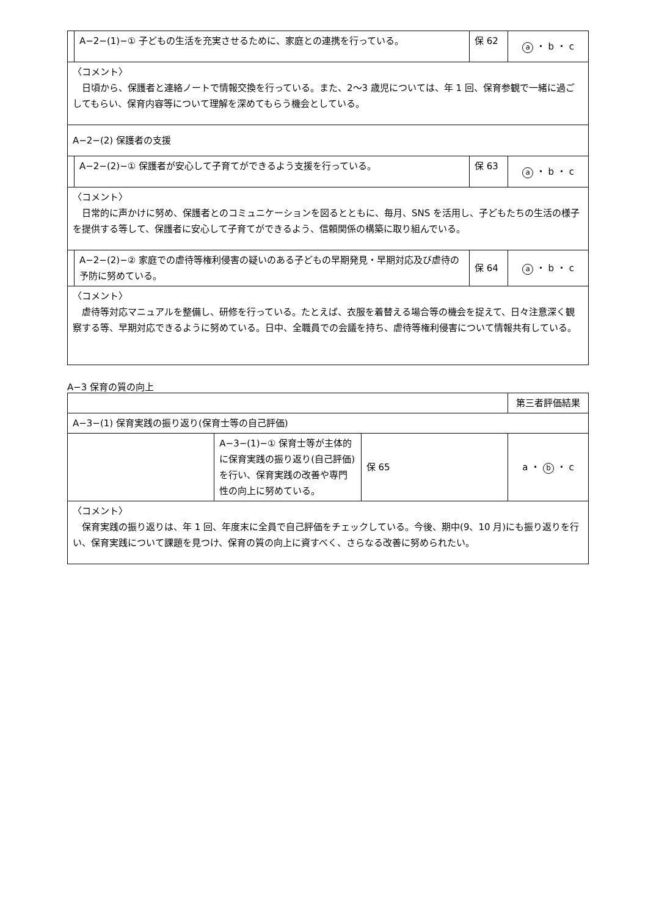| | A−2−(1)−① 子どもの生活を充実させるために、家庭との連携を行っている。 | 保 62 | a ・ b ・ c |
| 〈コメント〉 日頃から、保護者と連絡ノートで情報交換を行っている。また、2〜3 歳児については、年 1 回、保育参観で一緒に過ごしてもらい、保育内容等について理解を深めてもらう機会としている。 | | | |
| A−2−(2) 保護者の支援 | | | |
| | A−2−(2)−① 保護者が安心して子育てができるよう支援を行っている。 | 保 63 | a ・ b ・ c |
| 〈コメント〉 日常的に声かけに努め、保護者とのコミュニケーションを図るとともに、毎月、SNS を活用し、子どもたちの生活の様子を提供する等して、保護者に安心して子育てができるよう、信頼関係の構築に取り組んでいる。 | | | |
| | A−2−(2)−② 家庭での虐待等権利侵害の疑いのある子どもの早期発見・早期対応及び虐待の予防に努めている。 | 保 64 | a ・ b ・ c |
| 〈コメント〉 虐待等対応マニュアルを整備し、研修を行っている。たとえば、衣服を着替える場合等の機会を捉えて、日々注意深く観察する等、早期対応できるように努めている。日中、全職員での会議を持ち、虐待等権利侵害について情報共有している。 | | | |
A−3 保育の質の向上
| | | | 第三者評価結果 |
| A−3−(1) 保育実践の振り返り(保育士等の自己評価) | | | |
| | A−3−(1)−① 保育士等が主体的に保育実践の振り返り(自己評価)を行い、保育実践の改善や専門性の向上に努めている。 | 保 65 | a ・ b ・ c |
| 〈コメント〉 保育実践の振り返りは、年 1 回、年度末に全員で自己評価をチェックしている。今後、期中(9、10 月)にも振り返りを行い、保育実践について課題を見つけ、保育の質の向上に資すべく、さらなる改善に努められたい。 | | | |